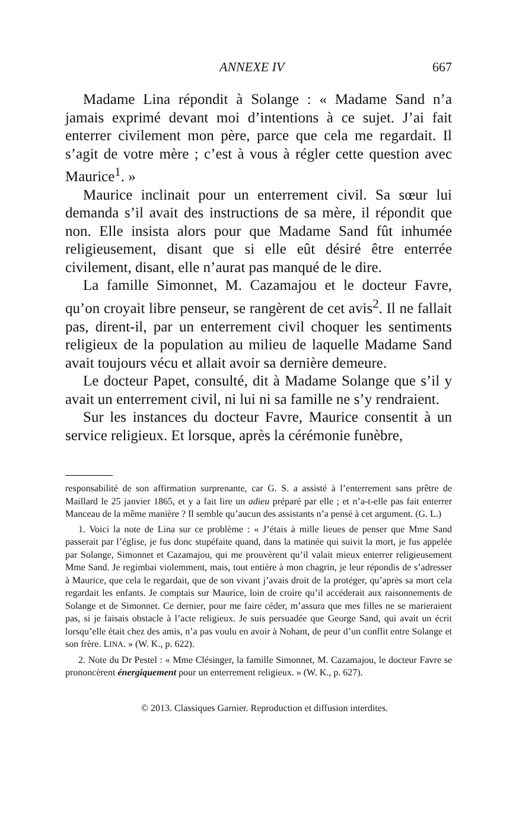ANNEXE IV 667
Madame Lina répondit à Solange : « Madame Sand n’a jamais exprimé devant moi d’intentions à ce sujet. J’ai fait enterrer civilement mon père, parce que cela me regardait. Il s’agit de votre mère ; c’est à vous à régler cette question avec Maurice<sup>1</sup>. »
Maurice inclinait pour un enterrement civil. Sa sœur lui demanda s’il avait des instructions de sa mère, il répondit que non. Elle insista alors pour que Madame Sand fût inhumée religieusement, disant que si elle eût désiré être enterrée civilement, disant, elle n’aurat pas manqué de le dire.
La famille Simonnet, M. Cazamajou et le docteur Favre, qu’on croyait libre penseur, se rangèrent de cet avis<sup>2</sup>. Il ne fallait pas, dirent-il, par un enterrement civil choquer les sentiments religieux de la population au milieu de laquelle Madame Sand avait toujours vécu et allait avoir sa dernière demeure.
Le docteur Papet, consulté, dit à Madame Solange que s’il y avait un enterrement civil, ni lui ni sa famille ne s’y rendraient.
Sur les instances du docteur Favre, Maurice consentit à un service religieux. Et lorsque, après la cérémonie funèbre,
responsabilité de son affirmation surprenante, car G. S. a assisté à l’enterrement sans prêtre de Maillard le 25 janvier 1865, et y a fait lire un adieu préparé par elle ; et n’a-t-elle pas fait enterrer Manceau de la même manière ? Il semble qu’aucun des assistants n’a pensé à cet argument. (G. L.)
1. Voici la note de Lina sur ce problème : « J’étais à mille lieues de penser que Mme Sand passerait par l’église, je fus donc stupéfaite quand, dans la matinée qui suivit la mort, je fus appelée par Solange, Simonnet et Cazamajou, qui me prouvèrent qu’il valait mieux enterrer religieusement Mme Sand. Je regimbai violemment, mais, tout entière à mon chagrin, je leur répondis de s’adresser à Maurice, que cela le regardait, que de son vivant j’avais droit de la protéger, qu’après sa mort cela regardait les enfants. Je comptais sur Maurice, loin de croire qu’il accéderait aux raisonnements de Solange et de Simonnet. Ce dernier, pour me faire céder, m’assura que mes filles ne se marieraient pas, si je faisais obstacle à l’acte religieux. Je suis persuadée que George Sand, qui avait un écrit lorsqu’elle était chez des amis, n’a pas voulu en avoir à Nohant, de peur d’un conflit entre Solange et son frère. LINA. » (W. K., p. 622).
2. Note du Dr Pestel : « Mme Clésinger, la famille Simonnet, M. Cazamajou, le docteur Favre se prononcèrent énergiquement pour un enterrement religieux. » (W. K., p. 627).
© 2013. Classiques Garnier. Reproduction et diffusion interdites.